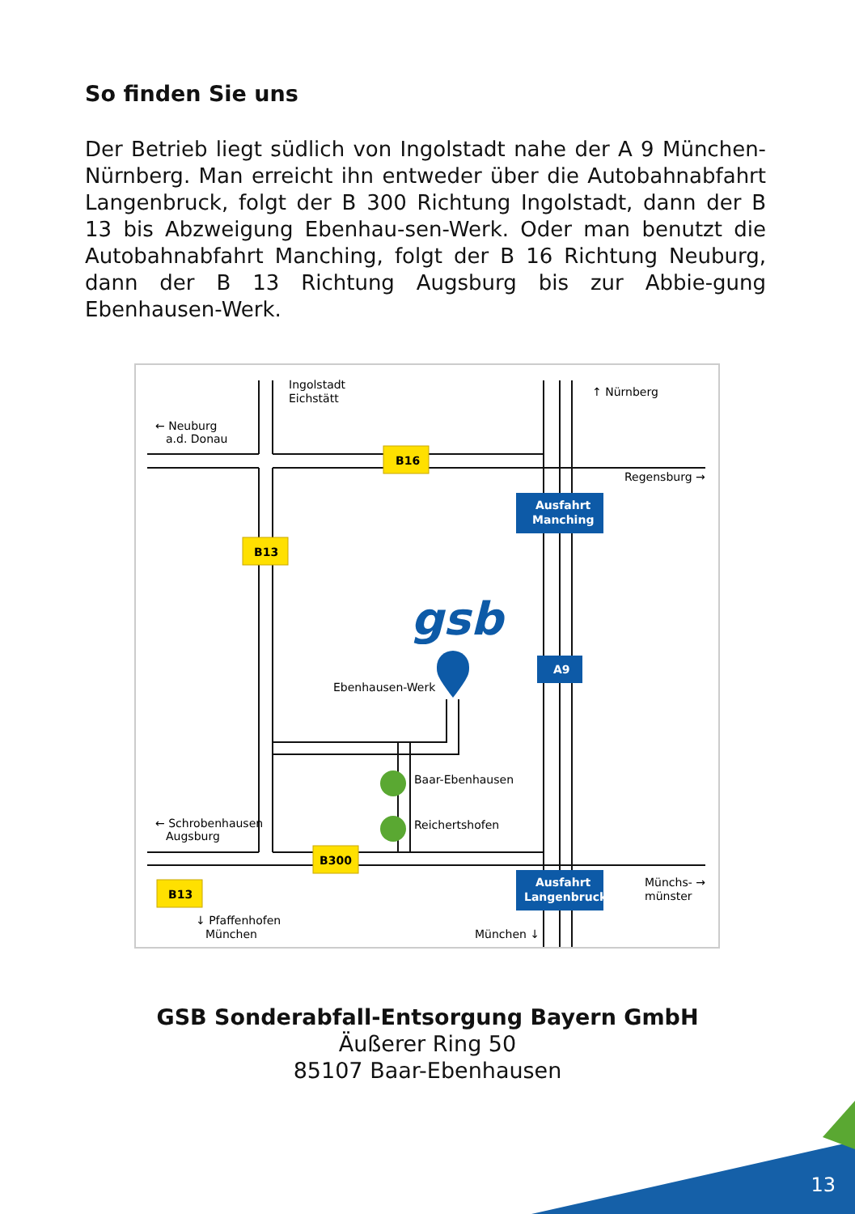So finden Sie uns
Der Betrieb liegt südlich von Ingolstadt nahe der A 9 München-Nürnberg. Man erreicht ihn entweder über die Autobahnabfahrt Langenbruck, folgt der B 300 Richtung Ingolstadt, dann der B 13 bis Abzweigung Ebenhau-sen-Werk. Oder man benutzt die Autobahnabfahrt Manching, folgt der B 16 Richtung Neuburg, dann der B 13 Richtung Augsburg bis zur Abbie-gung Ebenhausen-Werk.
Ingolstadt
Eichstätt
↑ Nürnberg
← Neuburg
a.d. Donau
Regensburg →
Ebenhausen-Werk
Baar-Ebenhausen
Reichertshofen
← Schrobenhausen
Augsburg
Münchs- →
münster
↓ Pfaffenhofen
München
München ↓
B16
B13
B300
B13
Ausfahrt
Manching
A9
Ausfahrt
Langenbruck
gsb
GSB Sonderabfall-Entsorgung Bayern GmbH
Äußerer Ring 50
85107 Baar-Ebenhausen
13